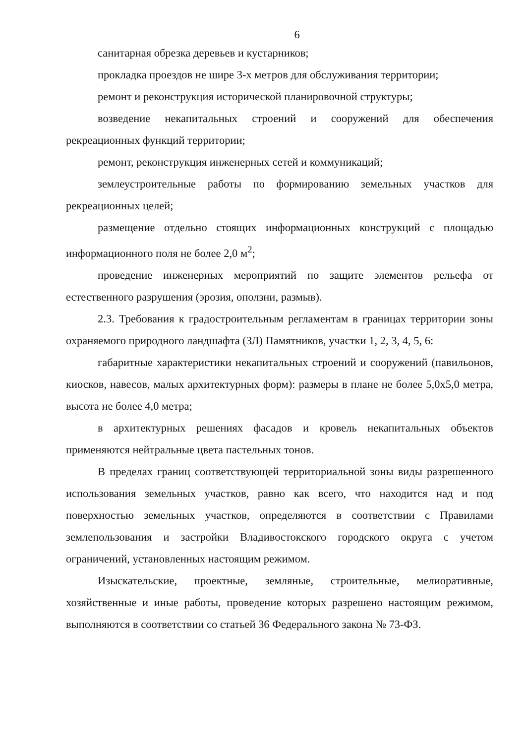6
санитарная обрезка деревьев и кустарников;
прокладка проездов не шире 3-х метров для обслуживания территории;
ремонт и реконструкция исторической планировочной структуры;
возведение некапитальных строений и сооружений для обеспечения рекреационных функций территории;
ремонт, реконструкция инженерных сетей и коммуникаций;
землеустроительные работы по формированию земельных участков для рекреационных целей;
размещение отдельно стоящих информационных конструкций с площадью информационного поля не более 2,0 м<sup>2</sup>;
проведение инженерных мероприятий по защите элементов рельефа от естественного разрушения (эрозия, оползни, размыв).
2.3. Требования к градостроительным регламентам в границах территории зоны охраняемого природного ландшафта (ЗЛ) Памятников, участки 1, 2, 3, 4, 5, 6:
габаритные характеристики некапитальных строений и сооружений (павильонов, киосков, навесов, малых архитектурных форм): размеры в плане не более 5,0х5,0 метра, высота не более 4,0 метра;
в архитектурных решениях фасадов и кровель некапитальных объектов применяются нейтральные цвета пастельных тонов.
В пределах границ соответствующей территориальной зоны виды разрешенного использования земельных участков, равно как всего, что находится над и под поверхностью земельных участков, определяются в соответствии с Правилами землепользования и застройки Владивостокского городского округа с учетом ограничений, установленных настоящим режимом.
Изыскательские, проектные, земляные, строительные, мелиоративные, хозяйственные и иные работы, проведение которых разрешено настоящим режимом, выполняются в соответствии со статьей 36 Федерального закона № 73-ФЗ.